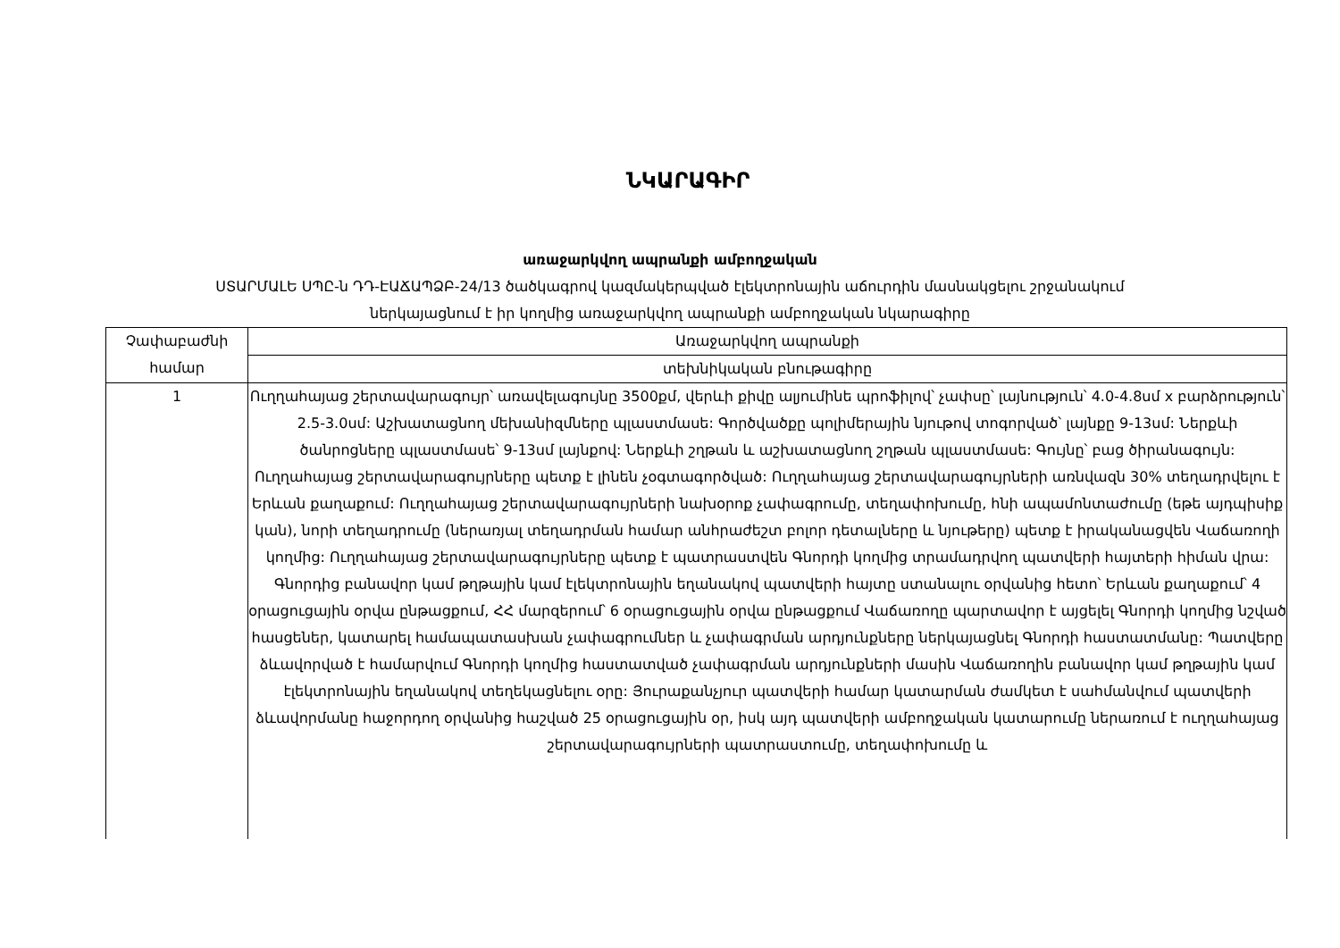ՆԿԱՐԱԳԻՐ
առաջարկվող ապրանքի ամբողջական
ՍՏԱՐՄԱԼԵ ՍՊԸ-ն ԴԴ-ԷԱՃԱՊՁԲ-24/13 ծածկագրով կազմակերպված էլեկտրոնային աճուրդին մասնակցելու շրջանակում
ներկայացնում է իր կողմից առաջարկվող ապրանքի ամբողջական նկարագիրը
| Չափաբաժնի համար | Առաջարկվող ապրանքի |
| --- | --- |
| | տեխնիկական բնութագիրը |
| 1 | Ուղղահայաց շերտավարագույր՝ առավելագույնը 3500քմ, վերևի քիվը ալյումինե պրոֆիլով՝ չափսը՝ լայնություն՝ 4.0-4.8սմ x բարձրություն՝ 2.5-3.0սմ: Աշխատացնող մեխանիզմները պլաստմասե: Գործվածքը պոլիմերային նյութով տոգորված՝ լայնքը 9-13սմ: Ներքևի ծանրոցները պլաստմասե՝ 9-13սմ լայնքով: Ներքևի շղթան և աշխատացնող շղթան պլաստմասե: Գույնը՝ բաց ծիրանագույն: Ուղղահայաց շերտավարագույրները պետք է լինեն չօգտագործված: Ուղղահայաց շերտավարագույրների առնվազն 30% տեղադրվելու է Երևան քաղաքում: Ուղղահայաց շերտավարագույրների նախօրոք չափագրումը, տեղափոխումը, հնի ապամոնտաժումը (եթե այդպիսիք կան), նորի տեղադրումը (ներառյալ տեղադրման համար անհրաժեշտ բոլոր դետալները և նյութերը) պետք է իրականացվեն Վաճառողի կողմից: Ուղղահայաց շերտավարագույրները պետք է պատրաստվեն Գնորդի կողմից տրամադրվող պատվերի հայտերի հիման վրա: Գնորդից բանավոր կամ թղթային կամ էլեկտրոնային եղանակով պատվերի հայտը ստանալու օրվանից հետո՝ Երևան քաղաքում՝ 4 օրացուցային օրվա ընթացքում, ՀՀ մարզերում՝ 6 օրացուցային օրվա ընթացքում Վաճառողը պարտավոր է այցելել Գնորդի կողմից նշված հասցեներ, կատարել համապատասխան չափագրումներ և չափագրման արդյունքները ներկայացնել Գնորդի հաստատմանը: Պատվերը ձևավորված է համարվում Գնորդի կողմից հաստատված չափագրման արդյունքների մասին Վաճառողին բանավոր կամ թղթային կամ էլեկտրոնային եղանակով տեղեկացնելու օրը: Յուրաքանչյուր պատվերի համար կատարման ժամկետ է սահմանվում պատվերի ձևավորմանը հաջորդող օրվանից հաշված 25 օրացուցային օր, իսկ այդ պատվերի ամբողջական կատարումը ներառում է ուղղահայաց շերտավարագույրների պատրաստումը, տեղափոխումը և |